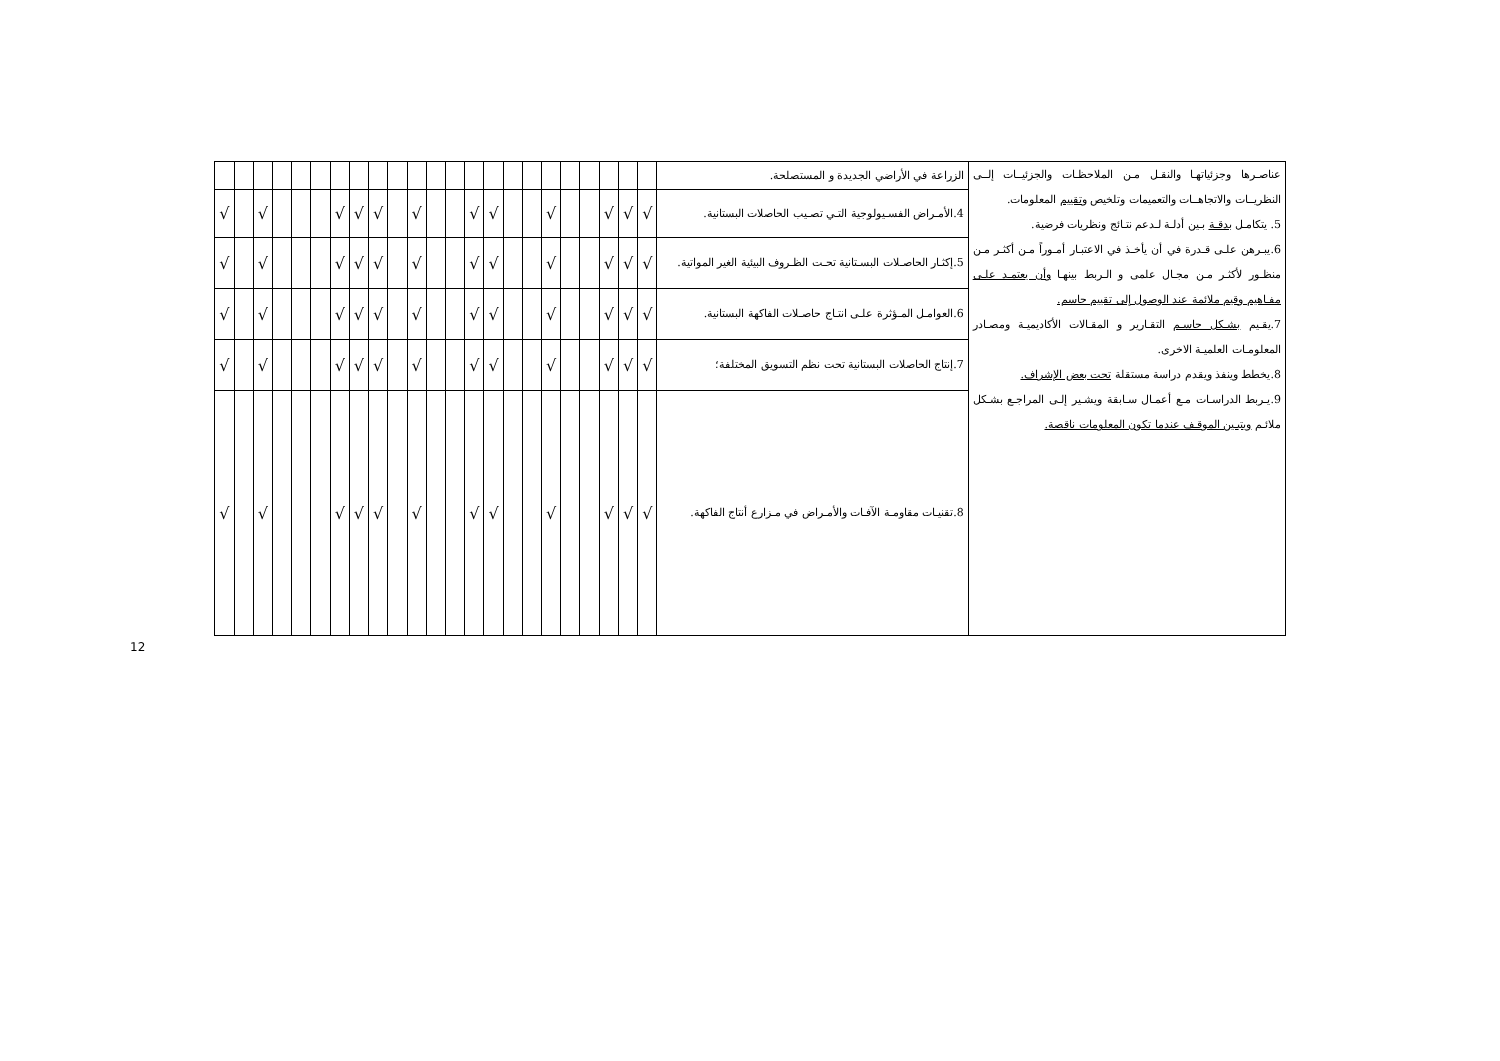| عناصـرها وجزئياتهـا والنقـل مـن الملاحظـات والجزئيــات إلــى النظريــات والاتجاهــات والتعميمات وتلخيص وتقييم المعلومات. 5. يتكامـل بدقـة بـين أدلـة لـدعم نتـائج ونظريات فرضية. 6.يبـرهن علـى قـدرة في أن يأخـذ في الاعتبـار أمـوراً مـن أكثـر مـن منظـور لأكثـر مـن مجـال علمى و الـربط بينهـا وأن يعتمـد علـى مفـاهيم وقيم ملائمة عند الوصول إلى تقييم حاسم. 7.يقـيم بشـكل حاسـم التقـارير و المقـالات الأكاديميـة ومصـادر المعلومـات العلميـة الاخرى. 8.يخطط وينفذ ويقدم دراسة مستقلة تحت بعض الإشراف. 9.يـربط الدراسـات مـع أعمـال سـابقة ويشـير إلـى المراجـع بشـكل ملائـم ويتبـين الموقـف عندما تكون المعلومات ناقصة. | الزراعة في الأراضي الجديدة و المستصلحة. | | | | | | | | | | | | | | | | | | | | | | | |
| | 4.الأمـراض الفسـيولوجية التـي تصـيب الحاصلات البستانية. | √ | √ | √ | | | √ | | | √ | √ | | | √ | | √ | √ | √ | | | | √ | | √ |
| | 5.إكثـار الحاصـلات البسـتانية تحـت الظـروف البيئية الغير المواتية. | √ | √ | √ | | | √ | | | √ | √ | | | √ | | √ | √ | √ | | | | √ | | √ |
| | 6.العوامـل المـؤثرة علـى انتـاج حاصـلات الفاكهة البستانية. | √ | √ | √ | | | √ | | | √ | √ | | | √ | | √ | √ | √ | | | | √ | | √ |
| | 7.إنتاج الحاصلات البستانية تحت نظم التسويق المختلفة؛ | √ | √ | √ | | | √ | | | √ | √ | | | √ | | √ | √ | √ | | | | √ | | √ |
| | 8.تقنيـات مقاومـة الآفـات والأمـراض في مـزارع أنتاج الفاكهة. | √ | √ | √ | | | √ | | | √ | √ | | | √ | | √ | √ | √ | | | | √ | | √ |
12